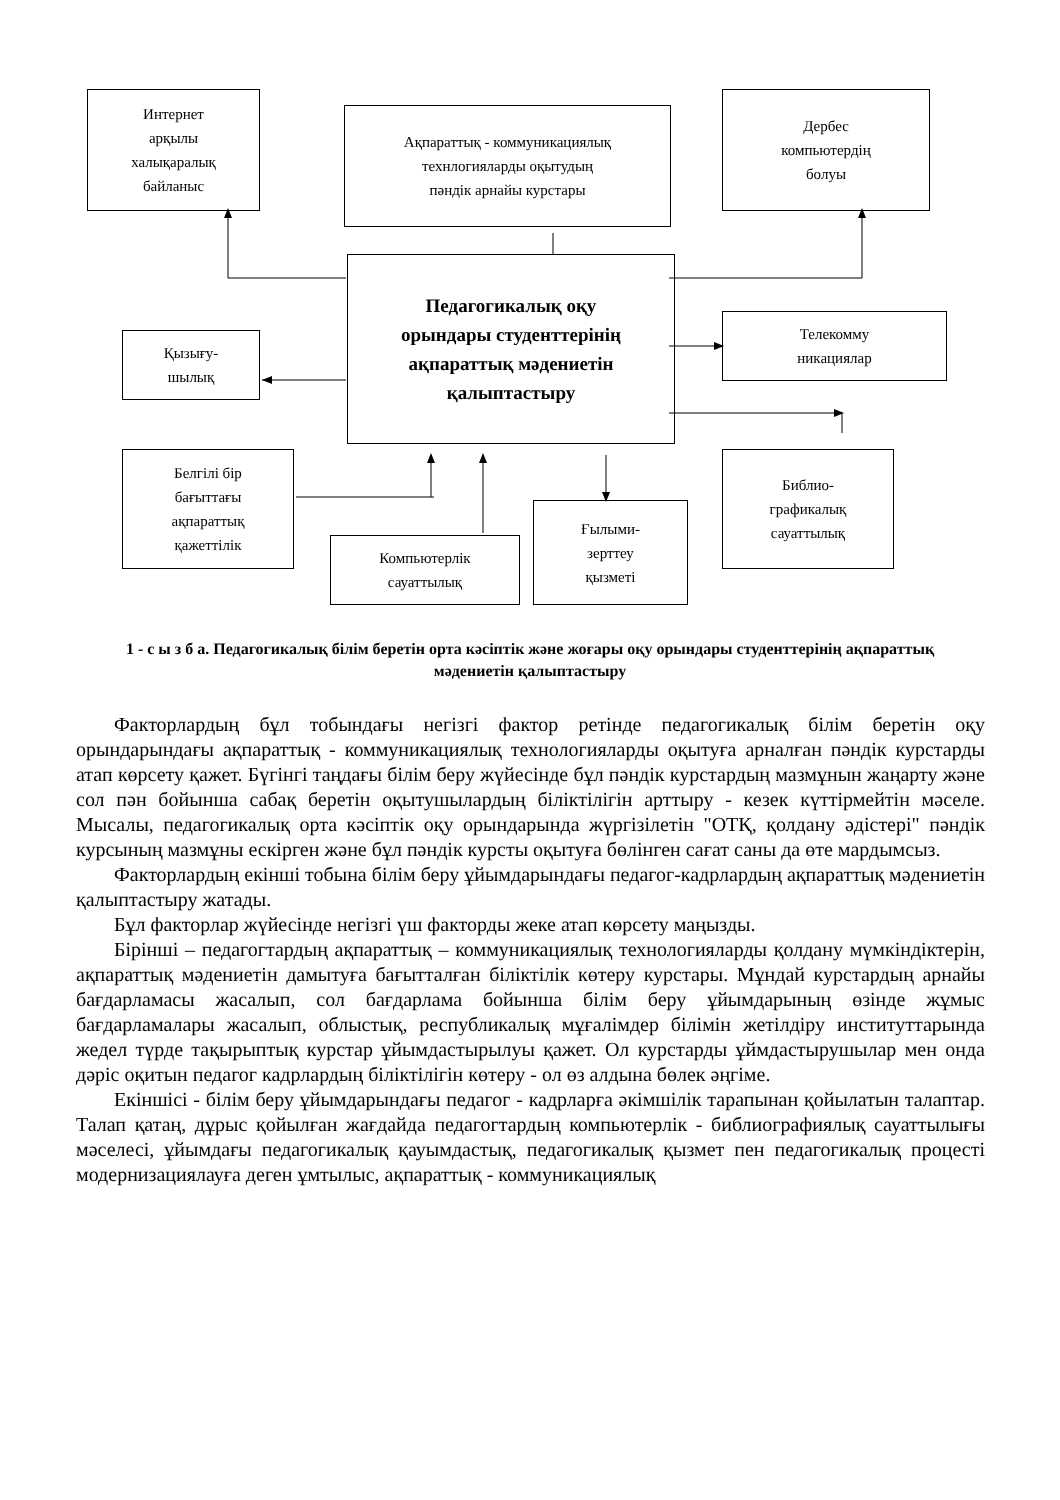Интернет
арқылы
халықаралық
байланыс
Ақпараттық - коммуникациялық
технлогияларды оқытудың
пәндік арнайы курстары
Дербес
компьютердің
болуы
Педагогикалық оқу
орындары студенттерінің
ақпараттық мәдениетін
қалыптастыру
Қызығу-
шылық
Телекомму
никациялар
Белгілі бір
бағыттағы
ақпараттық
қажеттілік
Компьютерлік
сауаттылық
Ғылыми-
зерттеу
қызметі
Библио-
графикалық
сауаттылық
1 - с ы з б а. Педагогикалық білім беретін орта кәсіптік және жоғары оқу орындары студенттерінің ақпараттық мәдениетін қалыптастыру
Факторлардың бұл тобындағы негізгі фактор ретінде педагогикалық білім беретін оқу орындарындағы ақпараттық - коммуникациялық технологияларды оқытуға арналған пәндік курстарды атап көрсету қажет. Бүгінгі таңдағы білім беру жүйесінде бұл пәндік курстардың мазмұнын жаңарту және сол пән бойынша сабақ беретін оқытушылардың біліктілігін арттыру - кезек күттірмейтін мәселе. Мысалы, педагогикалық орта кәсіптік оқу орындарында жүргізілетін "ОТҚ, қолдану әдістері" пәндік курсының мазмұны ескірген және бұл пәндік курсты оқытуға бөлінген сағат саны да өте мардымсыз.
Факторлардың екінші тобына білім беру ұйымдарындағы педагог-кадрлардың ақпараттық мәдениетін қалыптастыру жатады.
Бұл факторлар жүйесінде негізгі үш факторды жеке атап көрсету маңызды.
Бірінші – педагогтардың ақпараттық – коммуникациялық технологияларды қолдану мүмкіндіктерін, ақпараттық мәдениетін дамытуға бағытталған біліктілік көтеру курстары. Мұндай курстардың арнайы бағдарламасы жасалып, сол бағдарлама бойынша білім беру ұйымдарының өзінде жұмыс бағдарламалары жасалып, облыстық, республикалық мұғалімдер білімін жетілдіру институттарында жедел түрде тақырыптық курстар ұйымдастырылуы қажет. Ол курстарды ұймдастырушылар мен онда дәріс оқитын педагог кадрлардың біліктілігін көтеру - ол өз алдына бөлек әңгіме.
Екіншісі - білім беру ұйымдарындағы педагог - кадрларға әкімшілік тарапынан қойылатын талаптар. Талап қатаң, дұрыс қойылған жағдайда педагогтардың компьютерлік - библиографиялық сауаттылығы мәселесі, ұйымдағы педагогикалық қауымдастық, педагогикалық қызмет пен педагогикалық процесті модернизациялауға деген ұмтылыс, ақпараттық - коммуникациялық